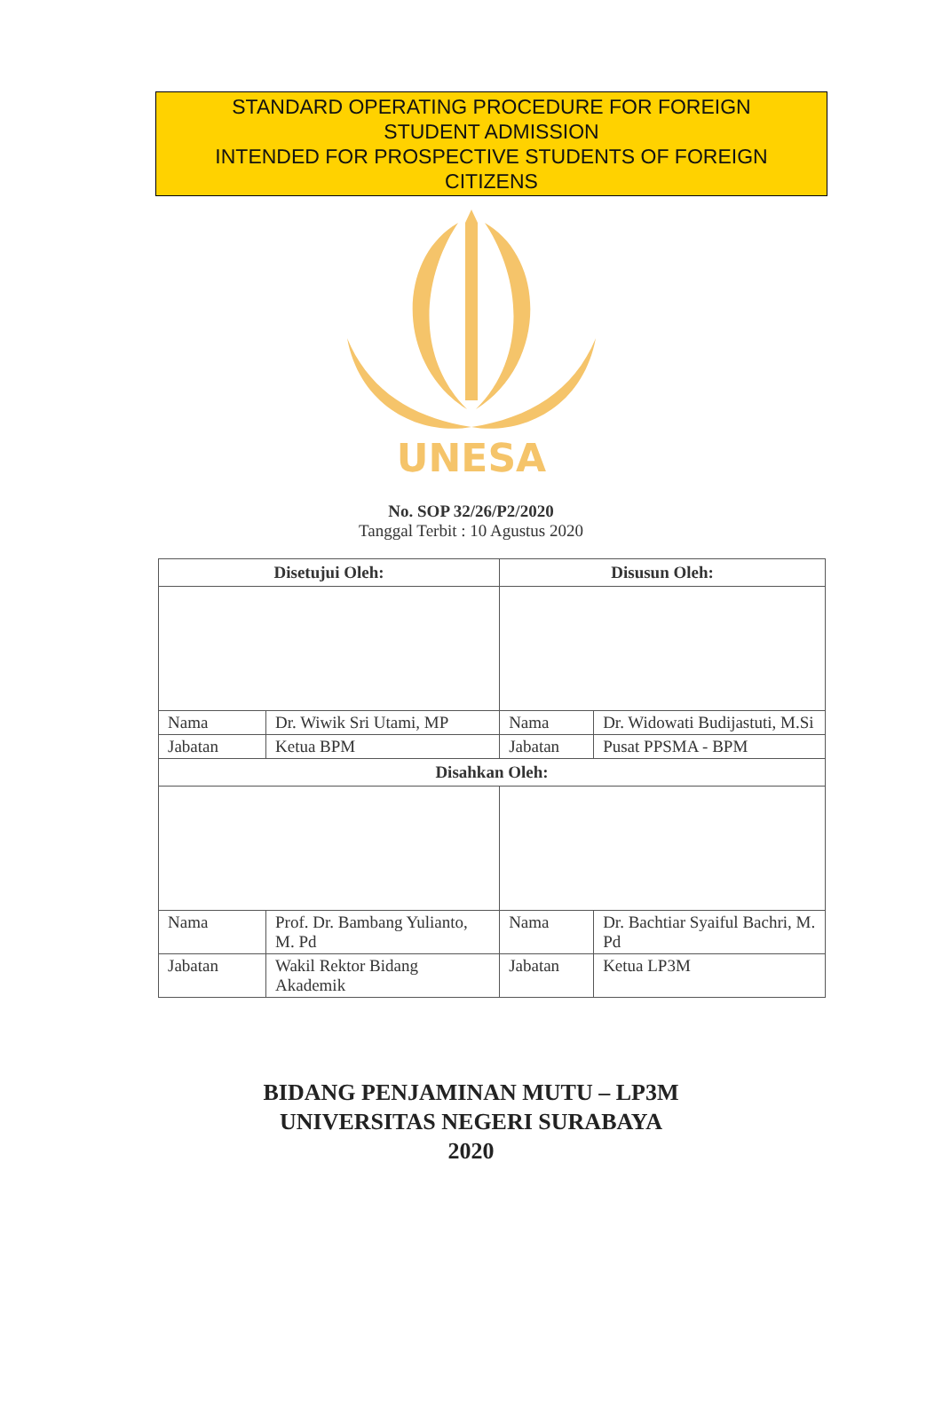STANDARD OPERATING PROCEDURE FOR FOREIGN
STUDENT ADMISSION
INTENDED FOR PROSPECTIVE STUDENTS OF FOREIGN
CITIZENS
UNESA
No. SOP 32/26/P2/2020
Tanggal Terbit : 10 Agustus 2020
| Disetujui Oleh: | | Disusun Oleh: | |
| --- | --- | --- | --- |
| Nama | Dr. Wiwik Sri Utami, MP | Nama | Dr. Widowati Budijastuti, M.Si |
| Jabatan | Ketua BPM | Jabatan | Pusat PPSMA - BPM |
| Disahkan Oleh: | | | |
| Nama | Prof. Dr. Bambang Yulianto, M. Pd | Nama | Dr. Bachtiar Syaiful Bachri, M. Pd |
| Jabatan | Wakil Rektor Bidang Akademik | Jabatan | Ketua LP3M |
BIDANG PENJAMINAN MUTU – LP3M
UNIVERSITAS NEGERI SURABAYA
2020